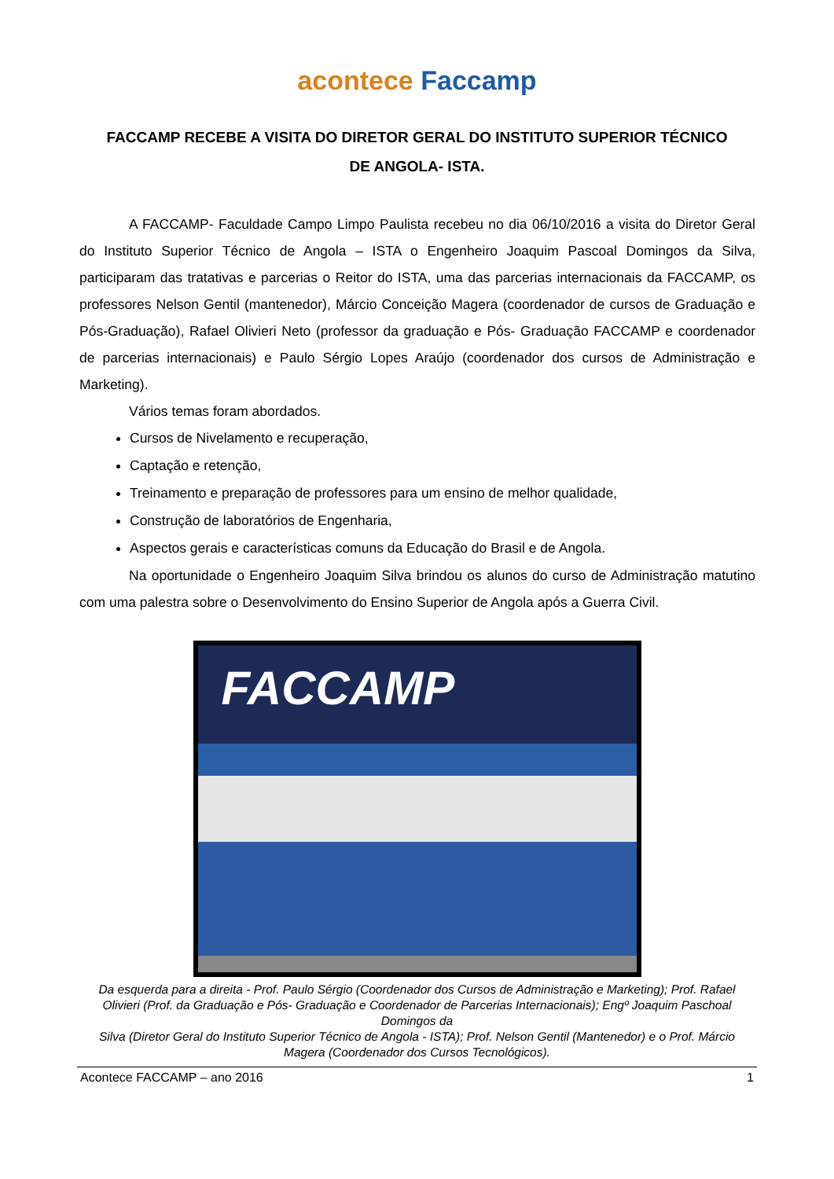acontece Faccamp
FACCAMP RECEBE A VISITA DO DIRETOR GERAL DO INSTITUTO SUPERIOR TÉCNICO DE ANGOLA- ISTA.
A FACCAMP- Faculdade Campo Limpo Paulista recebeu no dia 06/10/2016 a visita do Diretor Geral do Instituto Superior Técnico de Angola – ISTA o Engenheiro Joaquim Pascoal Domingos da Silva, participaram das tratativas e parcerias o Reitor do ISTA, uma das parcerias internacionais da FACCAMP, os professores Nelson Gentil (mantenedor), Márcio Conceição Magera (coordenador de cursos de Graduação e Pós-Graduação), Rafael Olivieri Neto (professor da graduação e Pós- Graduação FACCAMP e coordenador de parcerias internacionais) e Paulo Sérgio Lopes Araújo (coordenador dos cursos de Administração e Marketing).
Vários temas foram abordados.
Cursos de Nivelamento e recuperação,
Captação e retenção,
Treinamento e preparação de professores para um ensino de melhor qualidade,
Construção de laboratórios de Engenharia,
Aspectos gerais e características comuns da Educação do Brasil e de Angola.
Na oportunidade o Engenheiro Joaquim Silva brindou os alunos do curso de Administração matutino com uma palestra sobre o Desenvolvimento do Ensino Superior de Angola após a Guerra Civil.
FACCAMP
Da esquerda para a direita - Prof. Paulo Sérgio (Coordenador dos Cursos de Administração e Marketing); Prof. Rafael Olivieri (Prof. da Graduação e Pós- Graduação e Coordenador de Parcerias Internacionais); Engº Joaquim Paschoal Domingos da
Silva (Diretor Geral do Instituto Superior Técnico de Angola - ISTA); Prof. Nelson Gentil (Mantenedor) e o Prof. Márcio Magera (Coordenador dos Cursos Tecnológicos).
Acontece FACCAMP – ano 2016 1